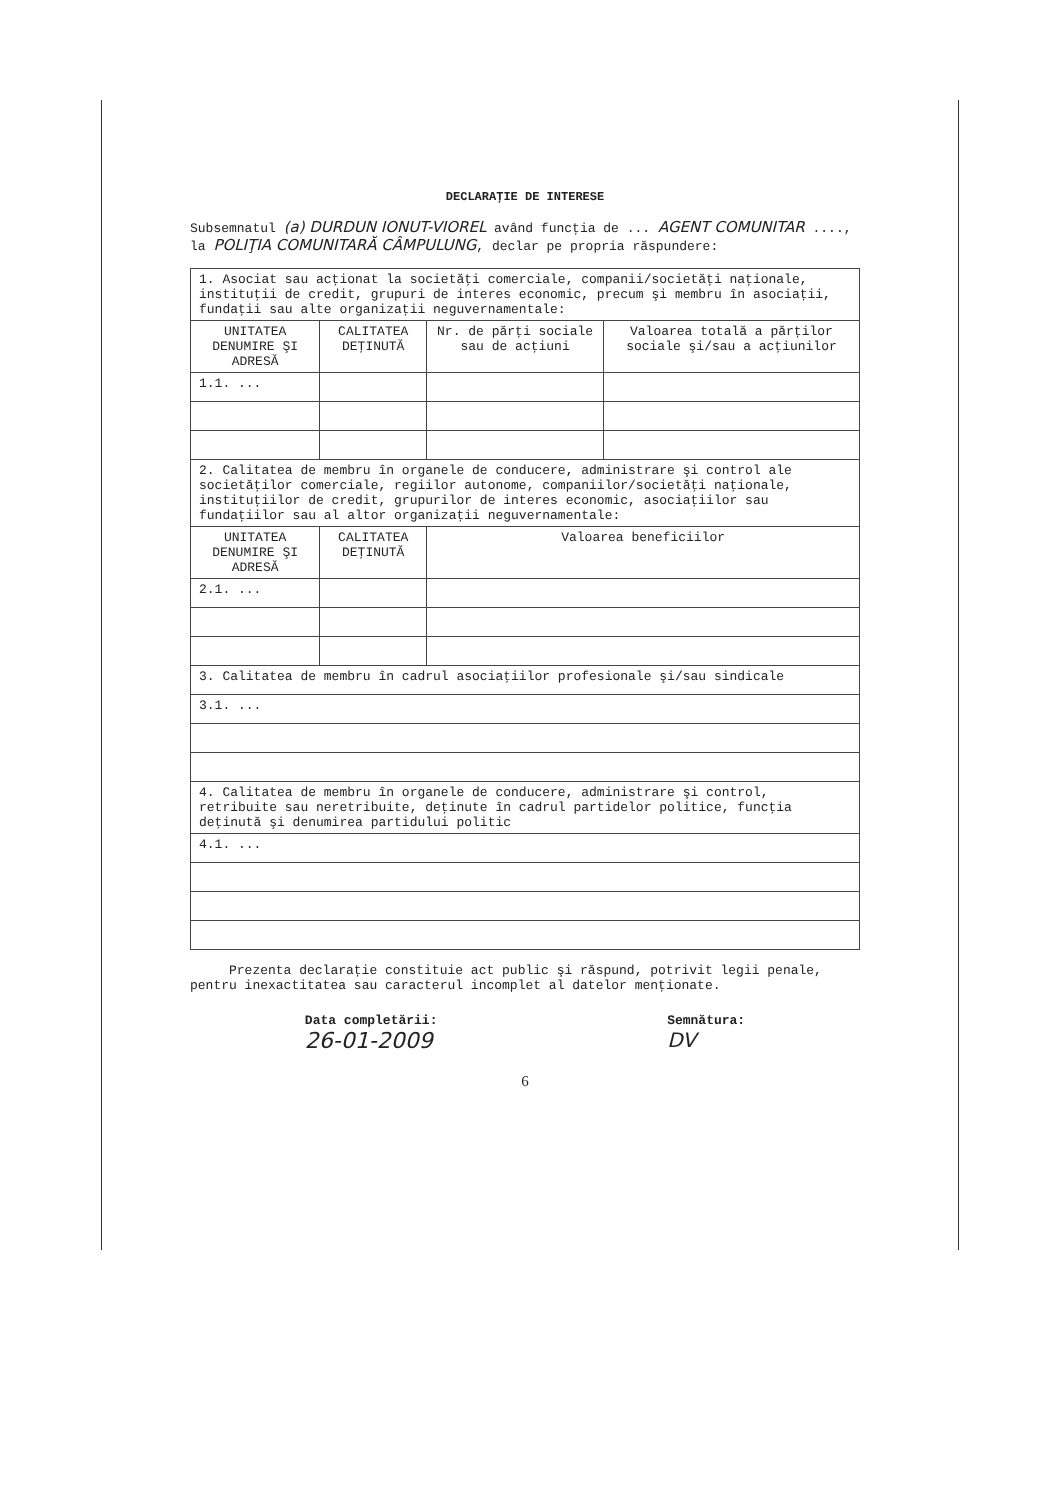DECLARAŢIE DE INTERESE
Subsemnatul (a) DURDUN IONUT-VIOREL având funcţia de ... AGENT COMUNITAR ...., la POLIŢIA COMUNITARĂ CÂMPULUNG, declar pe propria răspundere:
| 1. Asociat sau acţionat la societăţi comerciale, companii/societăţi naţionale, instituţii de credit, grupuri de interes economic, precum şi membru în asociaţii, fundaţii sau alte organizaţii neguvernamentale: | | | |
| UNITATEA DENUMIRE ŞI ADRESĂ | CALITATEA DEŢINUTĂ | Nr. de părţi sociale sau de acţiuni | Valoarea totală a părţilor sociale şi/sau a acţiunilor |
| 1.1. ... | | | |
| 2. Calitatea de membru în organele de conducere, administrare şi control ale societăţilor comerciale, regiilor autonome, companiilor/societăţi naţionale, instituţiilor de credit, grupurilor de interes economic, asociaţiilor sau fundaţiilor sau al altor organizaţii neguvernamentale: | | | |
| UNITATEA DENUMIRE ŞI ADRESĂ | CALITATEA DEŢINUTĂ | Valoarea beneficiilor | |
| 2.1. ... | | | |
| 3. Calitatea de membru în cadrul asociaţiilor profesionale şi/sau sindicale | | | |
| 3.1. ... | | | |
| 4. Calitatea de membru în organele de conducere, administrare şi control, retribuite sau neretribuite, deţinute în cadrul partidelor politice, funcţia deţinută şi denumirea partidului politic | | | |
| 4.1. ... | | | |
Prezenta declaraţie constituie act public şi răspund, potrivit legii penale, pentru inexactitatea sau caracterul incomplet al datelor menţionate.
Data completării:
26-01-2009
Semnătura:
DV
6